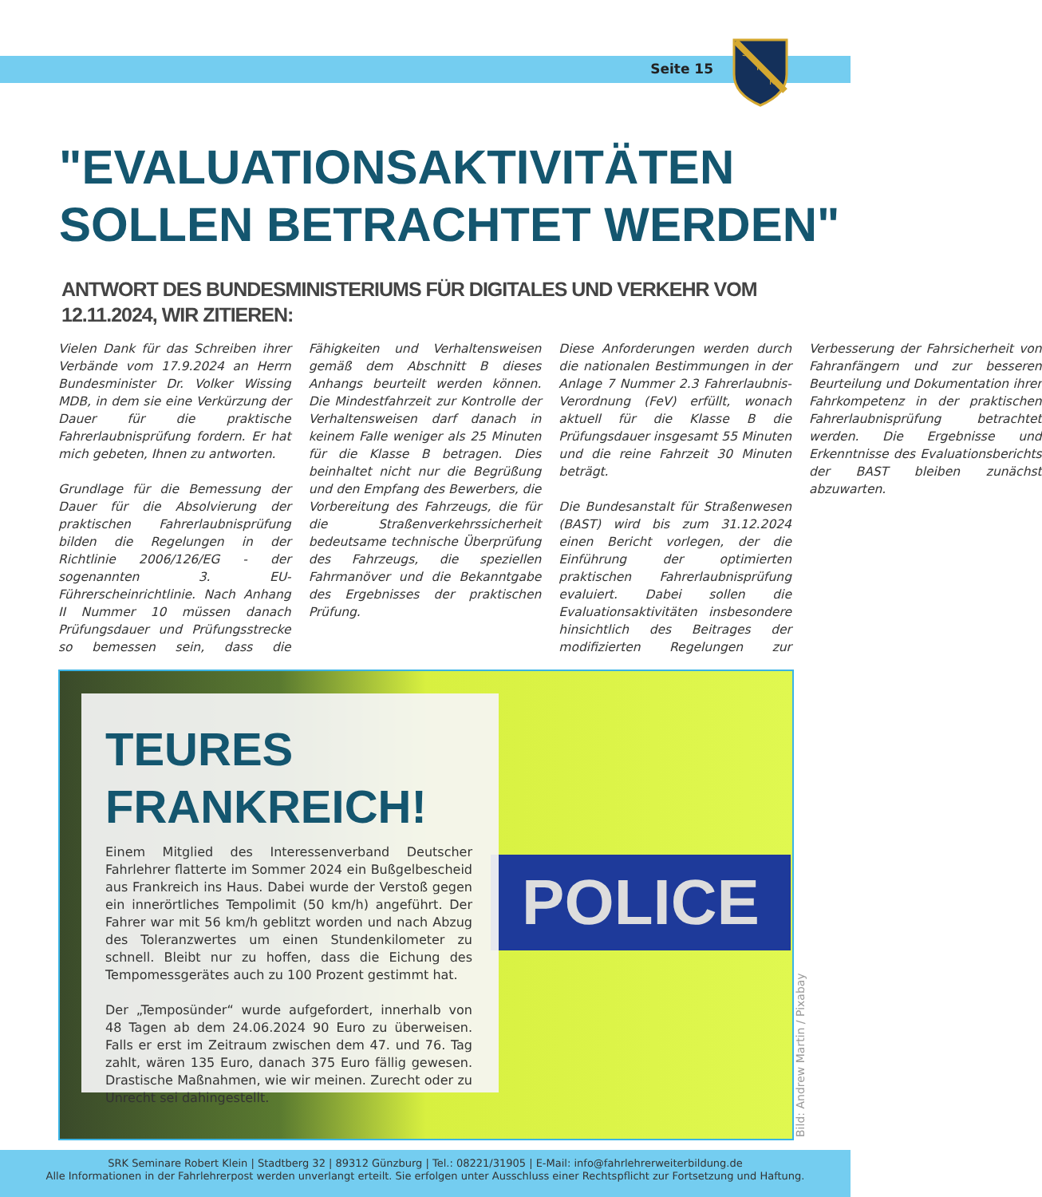Seite 15
S
R
K
"EVALUATIONSAKTIVITÄTEN SOLLEN BETRACHTET WERDEN"
ANTWORT DES BUNDESMINISTERIUMS FÜR DIGITALES UND VERKEHR VOM 12.11.2024, WIR ZITIEREN:
Vielen Dank für das Schreiben ihrer Verbände vom 17.9.2024 an Herrn Bundesminister Dr. Volker Wissing MDB, in dem sie eine Verkürzung der Dauer für die praktische Fahrerlaubnisprüfung fordern. Er hat mich gebeten, Ihnen zu antworten.
Grundlage für die Bemessung der Dauer für die Absolvierung der praktischen Fahrerlaubnisprüfung bilden die Regelungen in der Richtlinie 2006/126/EG - der sogenannten 3. EU-Führerscheinrichtlinie. Nach Anhang II Nummer 10 müssen danach Prüfungsdauer und Prüfungsstrecke so bemessen sein, dass die Fähigkeiten und Verhaltensweisen gemäß dem Abschnitt B dieses Anhangs beurteilt werden können. Die Mindestfahrzeit zur Kontrolle der Verhaltensweisen darf danach in keinem Falle weniger als 25 Minuten für die Klasse B betragen. Dies beinhaltet nicht nur die Begrüßung und den Empfang des Bewerbers, die Vorbereitung des Fahrzeugs, die für die Straßenverkehrssicherheit bedeutsame technische Überprüfung des Fahrzeugs, die speziellen Fahrmanöver und die Bekanntgabe des Ergebnisses der praktischen Prüfung.
Diese Anforderungen werden durch die nationalen Bestimmungen in der Anlage 7 Nummer 2.3 Fahrerlaubnis-Verordnung (FeV) erfüllt, wonach aktuell für die Klasse B die Prüfungsdauer insgesamt 55 Minuten und die reine Fahrzeit 30 Minuten beträgt.
Die Bundesanstalt für Straßenwesen (BAST) wird bis zum 31.12.2024 einen Bericht vorlegen, der die Einführung der optimierten praktischen Fahrerlaubnisprüfung evaluiert. Dabei sollen die Evaluationsaktivitäten insbesondere hinsichtlich des Beitrages der modifizierten Regelungen zur Verbesserung der Fahrsicherheit von Fahranfängern und zur besseren Beurteilung und Dokumentation ihrer Fahrkompetenz in der praktischen Fahrerlaubnisprüfung betrachtet werden. Die Ergebnisse und Erkenntnisse des Evaluationsberichts der BAST bleiben zunächst abzuwarten.
POLICE
TEURES FRANKREICH!
Einem Mitglied des Interessenverband Deutscher Fahrlehrer flatterte im Sommer 2024 ein Bußgelbescheid aus Frankreich ins Haus. Dabei wurde der Verstoß gegen ein innerörtliches Tempolimit (50 km/h) angeführt. Der Fahrer war mit 56 km/h geblitzt worden und nach Abzug des Toleranzwertes um einen Stundenkilometer zu schnell. Bleibt nur zu hoffen, dass die Eichung des Tempomessgerätes auch zu 100 Prozent gestimmt hat.
Der „Temposünder“ wurde aufgefordert, innerhalb von 48 Tagen ab dem 24.06.2024 90 Euro zu überweisen. Falls er erst im Zeitraum zwischen dem 47. und 76. Tag zahlt, wären 135 Euro, danach 375 Euro fällig gewesen. Drastische Maßnahmen, wie wir meinen. Zurecht oder zu Unrecht sei dahingestellt.
Bild: Andrew Martin / Pixabay
SRK Seminare Robert Klein | Stadtberg 32 | 89312 Günzburg | Tel.: 08221/31905 | E-Mail: info@fahrlehrerweiterbildung.de
Alle Informationen in der Fahrlehrerpost werden unverlangt erteilt. Sie erfolgen unter Ausschluss einer Rechtspflicht zur Fortsetzung und Haftung.